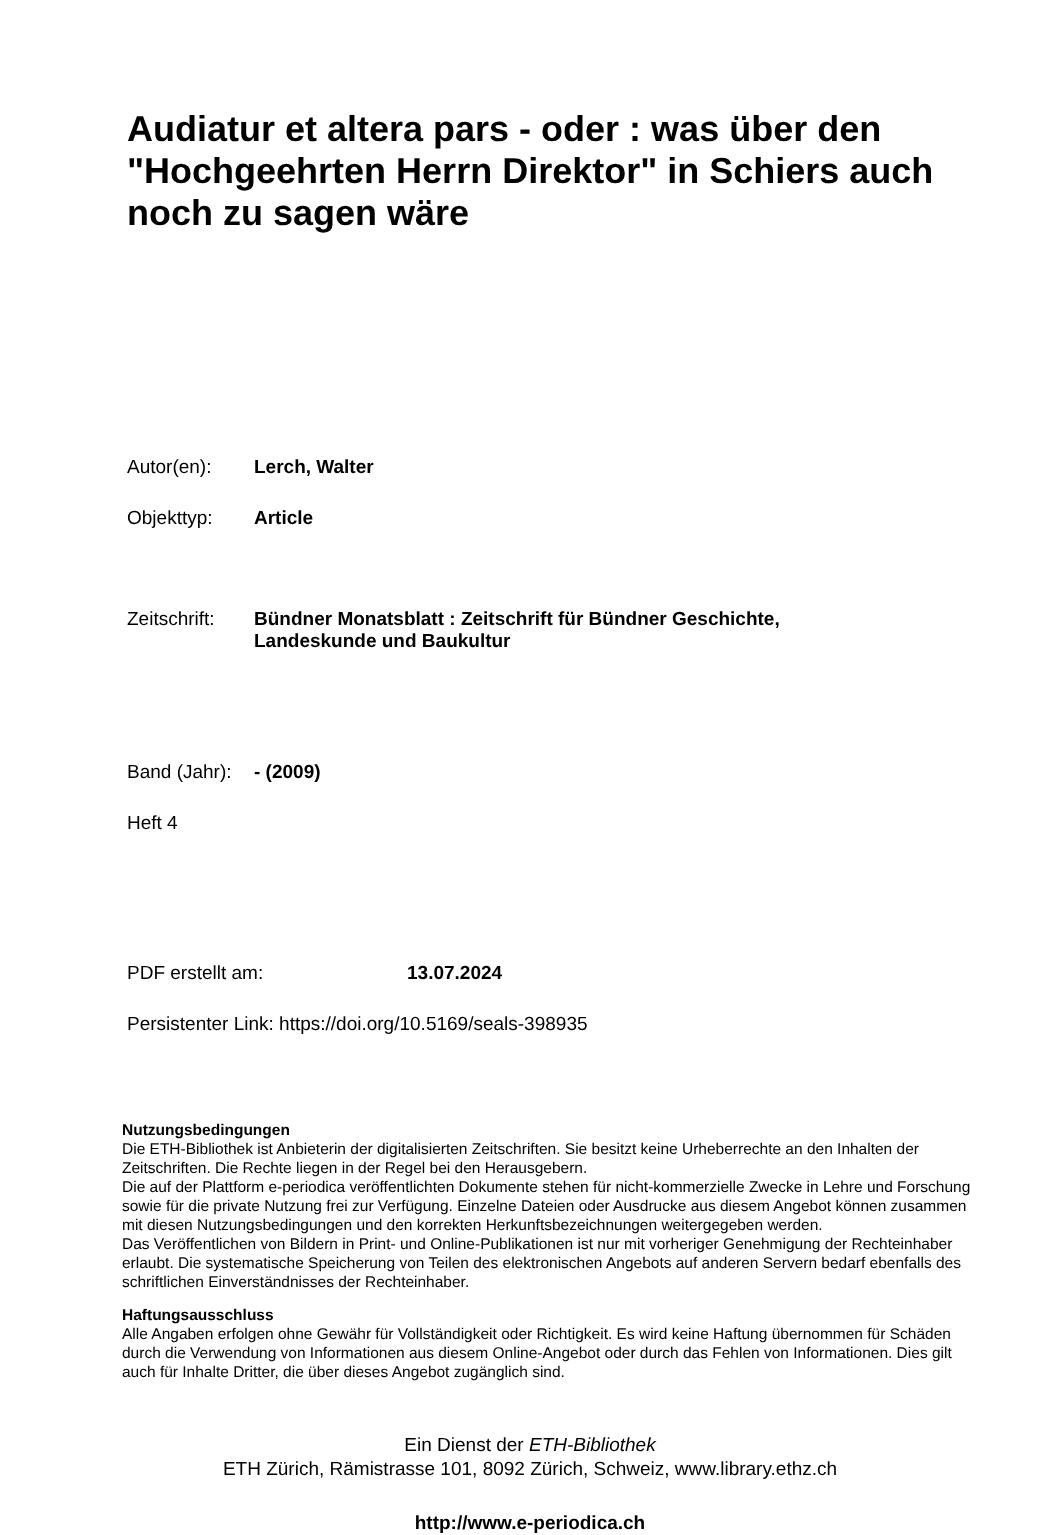Audiatur et altera pars - oder : was über den "Hochgeehrten Herrn Direktor" in Schiers auch noch zu sagen wäre
Autor(en): Lerch, Walter
Objekttyp: Article
Zeitschrift: Bündner Monatsblatt : Zeitschrift für Bündner Geschichte,
Landeskunde und Baukultur
Band (Jahr): - (2009)
Heft 4
PDF erstellt am: 13.07.2024
Persistenter Link: https://doi.org/10.5169/seals-398935
Nutzungsbedingungen
Die ETH-Bibliothek ist Anbieterin der digitalisierten Zeitschriften. Sie besitzt keine Urheberrechte an den Inhalten der Zeitschriften. Die Rechte liegen in der Regel bei den Herausgebern.
Die auf der Plattform e-periodica veröffentlichten Dokumente stehen für nicht-kommerzielle Zwecke in Lehre und Forschung sowie für die private Nutzung frei zur Verfügung. Einzelne Dateien oder Ausdrucke aus diesem Angebot können zusammen mit diesen Nutzungsbedingungen und den korrekten Herkunftsbezeichnungen weitergegeben werden.
Das Veröffentlichen von Bildern in Print- und Online-Publikationen ist nur mit vorheriger Genehmigung der Rechteinhaber erlaubt. Die systematische Speicherung von Teilen des elektronischen Angebots auf anderen Servern bedarf ebenfalls des schriftlichen Einverständnisses der Rechteinhaber.
Haftungsausschluss
Alle Angaben erfolgen ohne Gewähr für Vollständigkeit oder Richtigkeit. Es wird keine Haftung übernommen für Schäden durch die Verwendung von Informationen aus diesem Online-Angebot oder durch das Fehlen von Informationen. Dies gilt auch für Inhalte Dritter, die über dieses Angebot zugänglich sind.
Ein Dienst der ETH-Bibliothek
ETH Zürich, Rämistrasse 101, 8092 Zürich, Schweiz, www.library.ethz.ch
http://www.e-periodica.ch